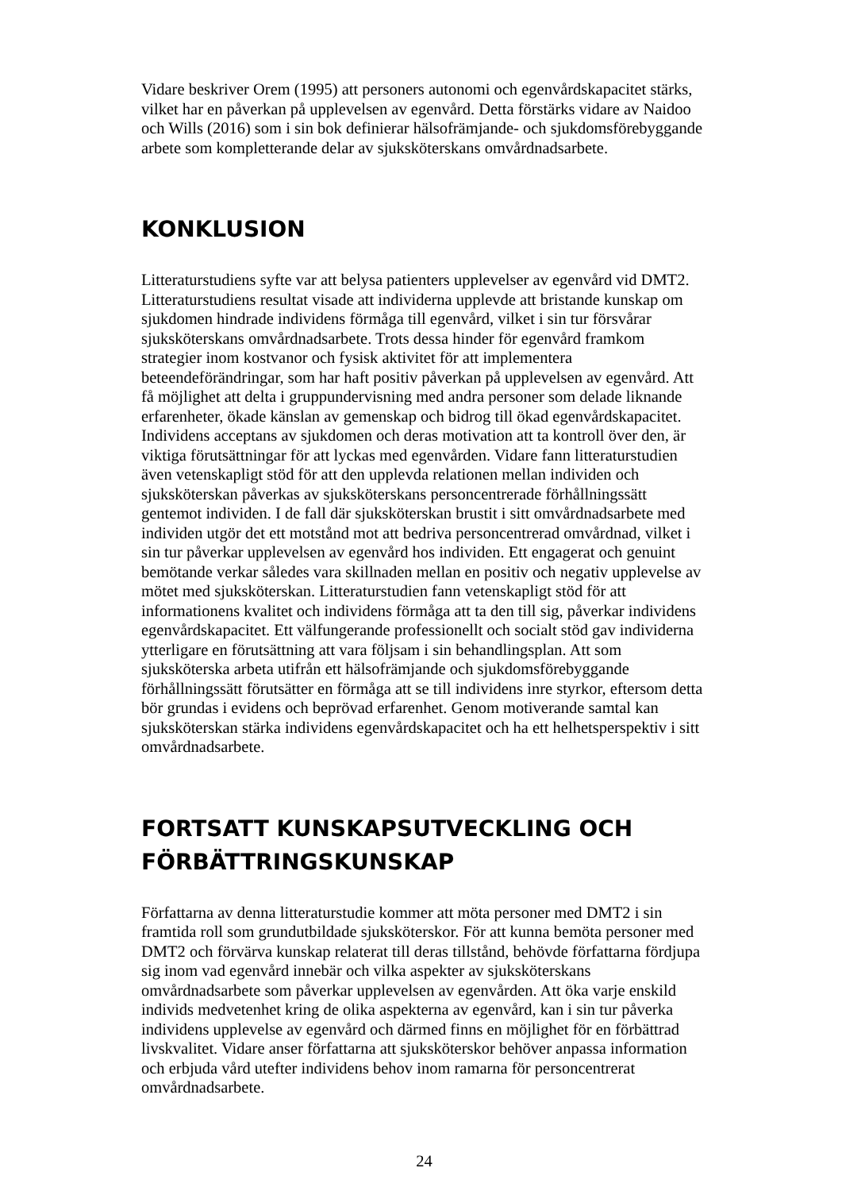Vidare beskriver Orem (1995) att personers autonomi och egenvårdskapacitet stärks, vilket har en påverkan på upplevelsen av egenvård. Detta förstärks vidare av Naidoo och Wills (2016) som i sin bok definierar hälsofrämjande- och sjukdomsförebyggande arbete som kompletterande delar av sjuksköterskans omvårdnadsarbete.
KONKLUSION
Litteraturstudiens syfte var att belysa patienters upplevelser av egenvård vid DMT2. Litteraturstudiens resultat visade att individerna upplevde att bristande kunskap om sjukdomen hindrade individens förmåga till egenvård, vilket i sin tur försvårar sjuksköterskans omvårdnadsarbete. Trots dessa hinder för egenvård framkom strategier inom kostvanor och fysisk aktivitet för att implementera beteendeförändringar, som har haft positiv påverkan på upplevelsen av egenvård. Att få möjlighet att delta i gruppundervisning med andra personer som delade liknande erfarenheter, ökade känslan av gemenskap och bidrog till ökad egenvårdskapacitet. Individens acceptans av sjukdomen och deras motivation att ta kontroll över den, är viktiga förutsättningar för att lyckas med egenvården. Vidare fann litteraturstudien även vetenskapligt stöd för att den upplevda relationen mellan individen och sjuksköterskan påverkas av sjuksköterskans personcentrerade förhållningssätt gentemot individen. I de fall där sjuksköterskan brustit i sitt omvårdnadsarbete med individen utgör det ett motstånd mot att bedriva personcentrerad omvårdnad, vilket i sin tur påverkar upplevelsen av egenvård hos individen. Ett engagerat och genuint bemötande verkar således vara skillnaden mellan en positiv och negativ upplevelse av mötet med sjuksköterskan. Litteraturstudien fann vetenskapligt stöd för att informationens kvalitet och individens förmåga att ta den till sig, påverkar individens egenvårdskapacitet. Ett välfungerande professionellt och socialt stöd gav individerna ytterligare en förutsättning att vara följsam i sin behandlingsplan. Att som sjuksköterska arbeta utifrån ett hälsofrämjande och sjukdomsförebyggande förhållningssätt förutsätter en förmåga att se till individens inre styrkor, eftersom detta bör grundas i evidens och beprövad erfarenhet. Genom motiverande samtal kan sjuksköterskan stärka individens egenvårdskapacitet och ha ett helhetsperspektiv i sitt omvårdnadsarbete.
FORTSATT KUNSKAPSUTVECKLING OCH FÖRBÄTTRINGSKUNSKAP
Författarna av denna litteraturstudie kommer att möta personer med DMT2 i sin framtida roll som grundutbildade sjuksköterskor. För att kunna bemöta personer med DMT2 och förvärva kunskap relaterat till deras tillstånd, behövde författarna fördjupa sig inom vad egenvård innebär och vilka aspekter av sjuksköterskans omvårdnadsarbete som påverkar upplevelsen av egenvården. Att öka varje enskild individs medvetenhet kring de olika aspekterna av egenvård, kan i sin tur påverka individens upplevelse av egenvård och därmed finns en möjlighet för en förbättrad livskvalitet. Vidare anser författarna att sjuksköterskor behöver anpassa information och erbjuda vård utefter individens behov inom ramarna för personcentrerat omvårdnadsarbete.
24